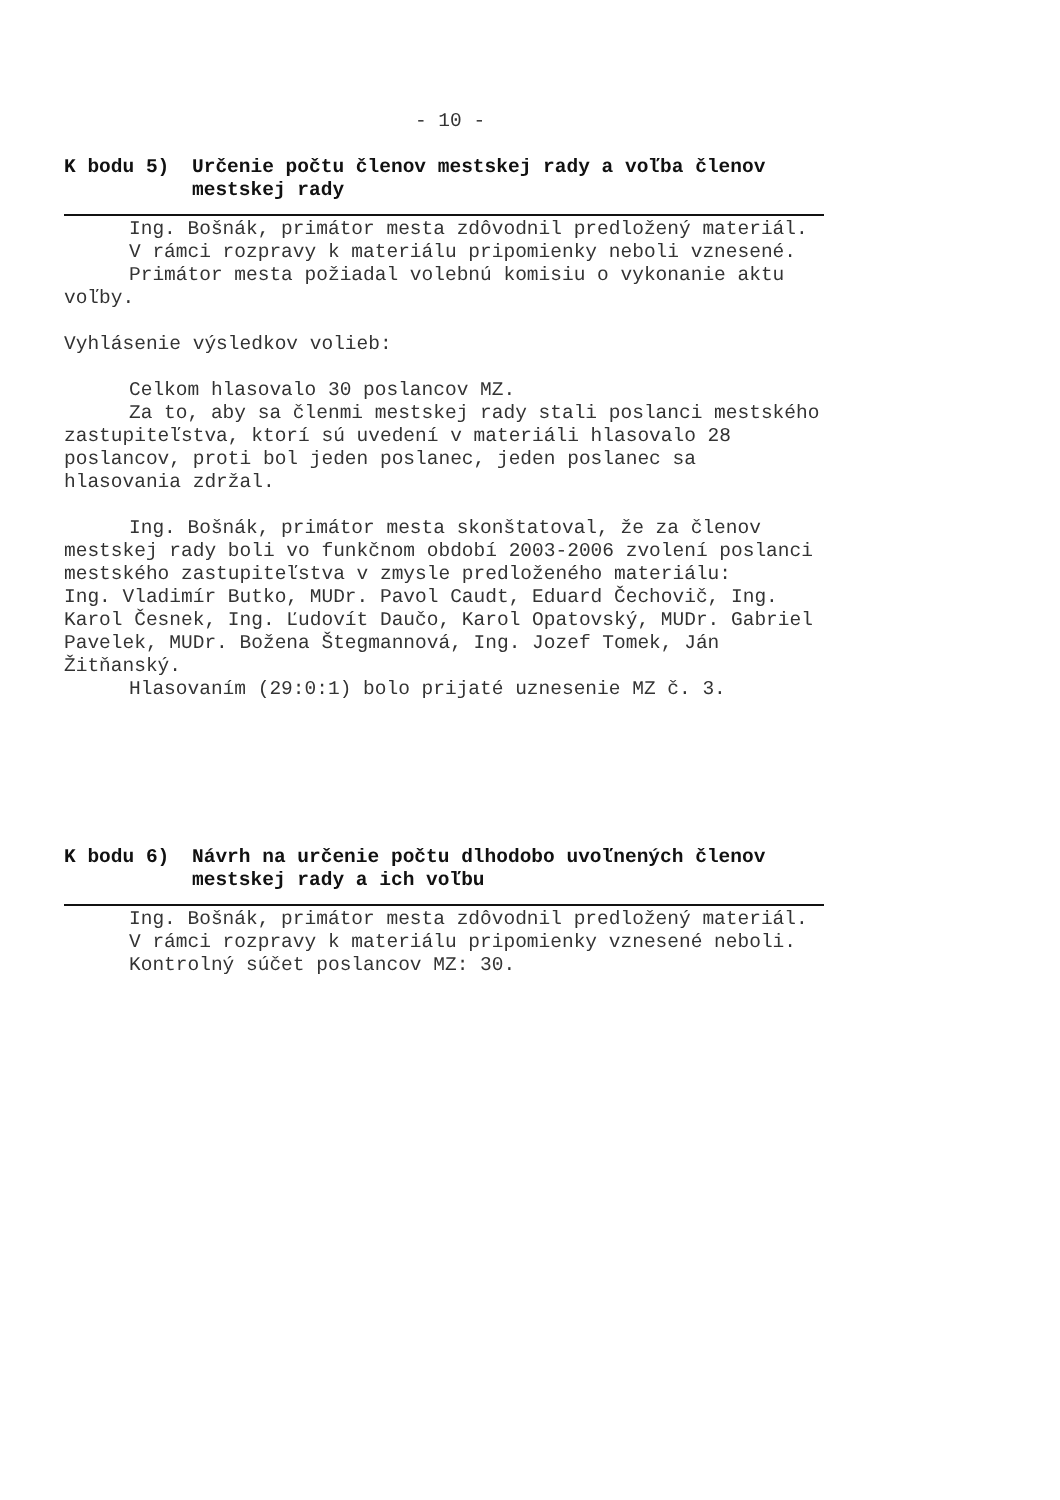- 10 -
K bodu 5) Určenie počtu členov mestskej rady a voľba členov mestskej rady
Ing. Bošnák, primátor mesta zdôvodnil predložený materiál.
V rámci rozpravy k materiálu pripomienky neboli vznesené.
Primátor mesta požiadal volebnú komisiu o vykonanie aktu voľby.
Vyhlásenie výsledkov volieb:
Celkom hlasovalo 30 poslancov MZ.
Za to, aby sa členmi mestskej rady stali poslanci mestského zastupiteľstva, ktorí sú uvedení v materiáli hlasovalo 28 poslancov, proti bol jeden poslanec, jeden poslanec sa hlasovania zdržal.
Ing. Bošnák, primátor mesta skonštatoval, že za členov mestskej rady boli vo funkčnom období 2003-2006 zvolení poslanci mestského zastupiteľstva v zmysle predloženého materiálu:
Ing. Vladimír Butko, MUDr. Pavol Caudt, Eduard Čechovič, Ing. Karol Česnek, Ing. Ľudovít Daučo, Karol Opatovský, MUDr. Gabriel Pavelek, MUDr. Božena Štegmannová, Ing. Jozef Tomek, Ján Žitňanský.
Hlasovaním (29:0:1) bolo prijaté uznesenie MZ č. 3.
K bodu 6) Návrh na určenie počtu dlhodobo uvoľnených členov mestskej rady a ich voľbu
Ing. Bošnák, primátor mesta zdôvodnil predložený materiál.
V rámci rozpravy k materiálu pripomienky vznesené neboli.
Kontrolný súčet poslancov MZ: 30.